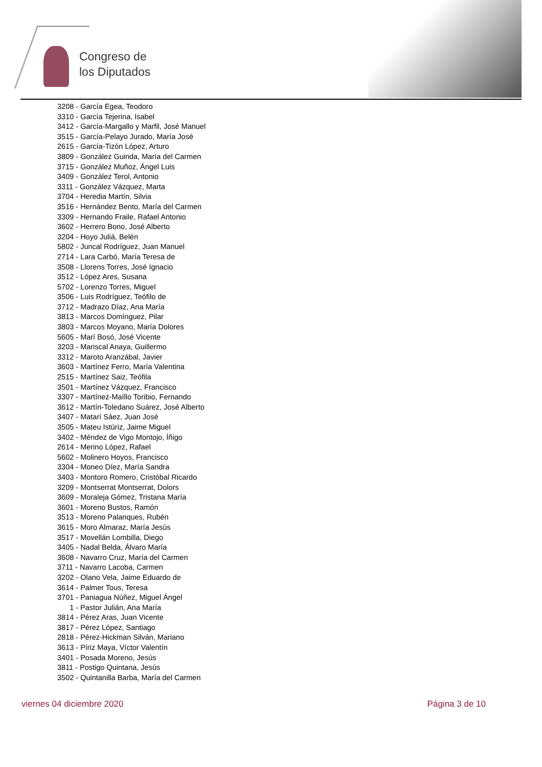Congreso de
los Diputados
3208 - García Egea, Teodoro
3310 - García Tejerina, Isabel
3412 - García-Margallo y Marfil, José Manuel
3515 - García-Pelayo Jurado, María José
2615 - García-Tizón López, Arturo
3809 - González Guinda, María del Carmen
3715 - González Muñoz, Ángel Luis
3409 - González Terol, Antonio
3311 - González Vázquez, Marta
3704 - Heredia Martín, Silvia
3516 - Hernández Bento, María del Carmen
3309 - Hernando Fraile, Rafael Antonio
3602 - Herrero Bono, José Alberto
3204 - Hoyo Juliá, Belén
5802 - Juncal Rodríguez, Juan Manuel
2714 - Lara Carbó, María Teresa de
3508 - Llorens Torres, José Ignacio
3512 - López Ares, Susana
5702 - Lorenzo Torres, Miguel
3506 - Luis Rodríguez, Teófilo de
3712 - Madrazo Díaz, Ana María
3813 - Marcos Domínguez, Pilar
3803 - Marcos Moyano, María Dolores
5605 - Marí Bosó, José Vicente
3203 - Mariscal Anaya, Guillermo
3312 - Maroto Aranzábal, Javier
3603 - Martínez Ferro, María Valentina
2515 - Martínez Saiz, Teófila
3501 - Martínez Vázquez, Francisco
3307 - Martínez-Maíllo Toribio, Fernando
3612 - Martín-Toledano Suárez, José Alberto
3407 - Matarí Sáez, Juan José
3505 - Mateu Istúriz, Jaime Miguel
3402 - Méndez de Vigo Montojo, Íñigo
2614 - Merino López, Rafael
5602 - Molinero Hoyos, Francisco
3304 - Moneo Díez, María Sandra
3403 - Montoro Romero, Cristóbal Ricardo
3209 - Montserrat Montserrat, Dolors
3609 - Moraleja Gómez, Tristana María
3601 - Moreno Bustos, Ramón
3513 - Moreno Palanques, Rubén
3615 - Moro Almaraz, María Jesús
3517 - Movellán Lombilla, Diego
3405 - Nadal Belda, Álvaro María
3608 - Navarro Cruz, María del Carmen
3711 - Navarro Lacoba, Carmen
3202 - Olano Vela, Jaime Eduardo de
3614 - Palmer Tous, Teresa
3701 - Paniagua Núñez, Miguel Ángel
1 - Pastor Julián, Ana María
3814 - Pérez Aras, Juan Vicente
3817 - Pérez López, Santiago
2818 - Pérez-Hickman Silván, Mariano
3613 - Píriz Maya, Víctor Valentín
3401 - Posada Moreno, Jesús
3811 - Postigo Quintana, Jesús
3502 - Quintanilla Barba, María del Carmen
viernes 04 diciembre 2020 Página 3 de 10